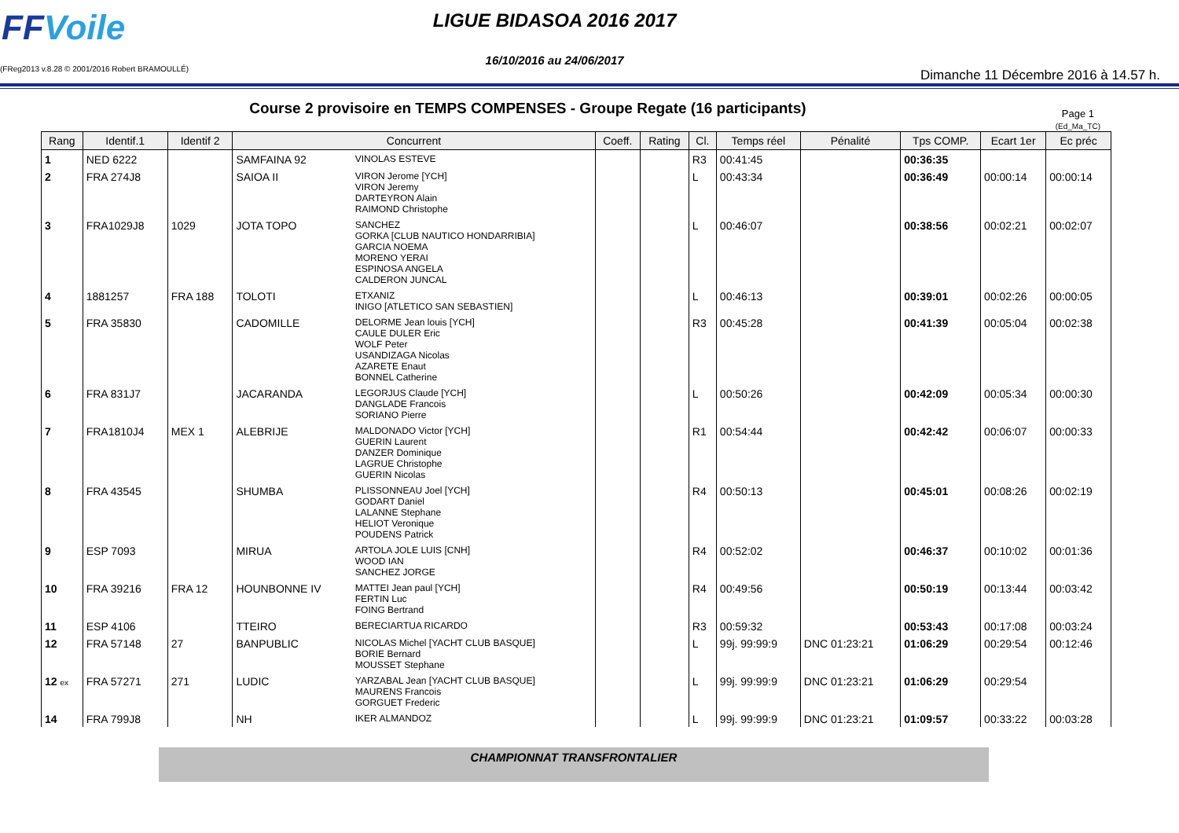FFVoile
(FReg2013 v.8.28 © 2001/2016 Robert BRAMOULLÉ)
LIGUE BIDASOA 2016 2017
16/10/2016 au 24/06/2017
Dimanche 11 Décembre 2016 à 14.57 h.
Course 2 provisoire en TEMPS COMPENSES - Groupe Regate (16 participants)
Page 1
(Ed_Ma_TC)
| Rang | Identif.1 | Identif 2 | Concurrent | | Coeff. | Rating | Cl. | Temps réel | Pénalité | Tps COMP. | Ecart 1er | Ec préc |
| --- | --- | --- | --- | --- | --- | --- | --- | --- | --- | --- | --- | --- |
| 1 | NED 6222 | | SAMFAINA 92 | VINOLAS ESTEVE | | | R3 | 00:41:45 | | 00:36:35 | | |
| 2 | FRA 274J8 | | SAIOA II | VIRON Jerome [YCH] VIRON Jeremy DARTEYRON Alain RAIMOND Christophe | | | L | 00:43:34 | | 00:36:49 | 00:00:14 | 00:00:14 |
| 3 | FRA1029J8 | 1029 | JOTA TOPO | SANCHEZ GORKA [CLUB NAUTICO HONDARRIBIA] GARCIA NOEMA MORENO YERAI ESPINOSA ANGELA CALDERON JUNCAL | | | L | 00:46:07 | | 00:38:56 | 00:02:21 | 00:02:07 |
| 4 | 1881257 | FRA 188 | TOLOTI | ETXANIZ INIGO [ATLETICO SAN SEBASTIEN] | | | L | 00:46:13 | | 00:39:01 | 00:02:26 | 00:00:05 |
| 5 | FRA 35830 | | CADOMILLE | DELORME Jean louis [YCH] CAULE DULER Eric WOLF Peter USANDIZAGA Nicolas AZARETE Enaut BONNEL Catherine | | | R3 | 00:45:28 | | 00:41:39 | 00:05:04 | 00:02:38 |
| 6 | FRA 831J7 | | JACARANDA | LEGORJUS Claude [YCH] DANGLADE Francois SORIANO Pierre | | | L | 00:50:26 | | 00:42:09 | 00:05:34 | 00:00:30 |
| 7 | FRA1810J4 | MEX 1 | ALEBRIJE | MALDONADO Victor [YCH] GUERIN Laurent DANZER Dominique LAGRUE Christophe GUERIN Nicolas | | | R1 | 00:54:44 | | 00:42:42 | 00:06:07 | 00:00:33 |
| 8 | FRA 43545 | | SHUMBA | PLISSONNEAU Joel [YCH] GODART Daniel LALANNE Stephane HELIOT Veronique POUDENS Patrick | | | R4 | 00:50:13 | | 00:45:01 | 00:08:26 | 00:02:19 |
| 9 | ESP 7093 | | MIRUA | ARTOLA JOLE LUIS [CNH] WOOD IAN SANCHEZ JORGE | | | R4 | 00:52:02 | | 00:46:37 | 00:10:02 | 00:01:36 |
| 10 | FRA 39216 | FRA 12 | HOUNBONNE IV | MATTEI Jean paul [YCH] FERTIN Luc FOING Bertrand | | | R4 | 00:49:56 | | 00:50:19 | 00:13:44 | 00:03:42 |
| 11 | ESP 4106 | | TTEIRO | BERECIARTUA RICARDO | | | R3 | 00:59:32 | | 00:53:43 | 00:17:08 | 00:03:24 |
| 12 | FRA 57148 | 27 | BANPUBLIC | NICOLAS Michel [YACHT CLUB BASQUE] BORIE Bernard MOUSSET Stephane | | | L | 99j. 99:99:9 | DNC 01:23:21 | 01:06:29 | 00:29:54 | 00:12:46 |
| 12 ex | FRA 57271 | 271 | LUDIC | YARZABAL Jean [YACHT CLUB BASQUE] MAURENS Francois GORGUET Frederic | | | L | 99j. 99:99:9 | DNC 01:23:21 | 01:06:29 | 00:29:54 | |
| 14 | FRA 799J8 | | NH | IKER ALMANDOZ | | | L | 99j. 99:99:9 | DNC 01:23:21 | 01:09:57 | 00:33:22 | 00:03:28 |
CHAMPIONNAT TRANSFRONTALIER